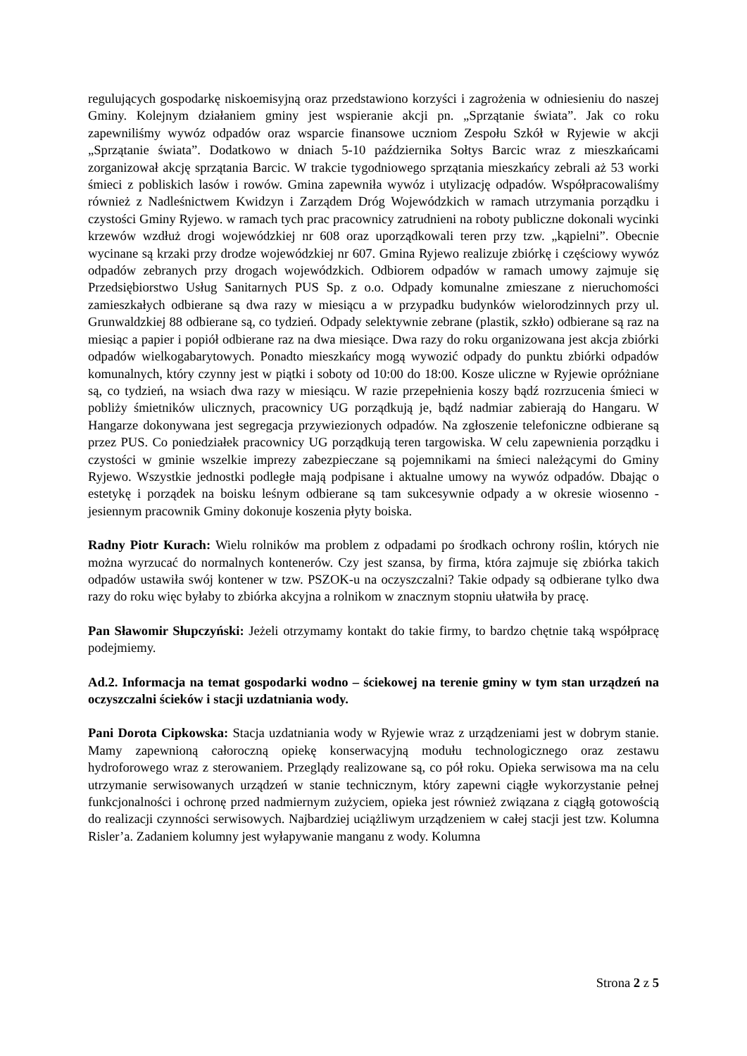regulujących gospodarkę niskoemisyjną oraz przedstawiono korzyści i zagrożenia w odniesieniu do naszej Gminy. Kolejnym działaniem gminy jest wspieranie akcji pn. „Sprzątanie świata”. Jak co roku zapewniliśmy wywóz odpadów oraz wsparcie finansowe uczniom Zespołu Szkół w Ryjewie w akcji „Sprzątanie świata”. Dodatkowo w dniach 5-10 października Sołtys Barcic wraz z mieszkańcami zorganizował akcję sprzątania Barcic. W trakcie tygodniowego sprzątania mieszkańcy zebrali aż 53 worki śmieci z pobliskich lasów i rowów. Gmina zapewniła wywóz i utylizację odpadów. Współpracowaliśmy również z Nadleśnictwem Kwidzyn i Zarządem Dróg Wojewódzkich w ramach utrzymania porządku i czystości Gminy Ryjewo. w ramach tych prac pracownicy zatrudnieni na roboty publiczne dokonali wycinki krzewów wzdłuż drogi wojewódzkiej nr 608 oraz uporządkowali teren przy tzw. „kąpielni”. Obecnie wycinane są krzaki przy drodze wojewódzkiej nr 607. Gmina Ryjewo realizuje zbiórkę i częściowy wywóz odpadów zebranych przy drogach wojewódzkich. Odbiorem odpadów w ramach umowy zajmuje się Przedsiębiorstwo Usług Sanitarnych PUS Sp. z o.o. Odpady komunalne zmieszane z nieruchomości zamieszkałych odbierane są dwa razy w miesiącu a w przypadku budynków wielorodzinnych przy ul. Grunwaldzkiej 88 odbierane są, co tydzień. Odpady selektywnie zebrane (plastik, szkło) odbierane są raz na miesiąc a papier i popiół odbierane raz na dwa miesiące. Dwa razy do roku organizowana jest akcja zbiórki odpadów wielkogabarytowych. Ponadto mieszkańcy mogą wywozić odpady do punktu zbiórki odpadów komunalnych, który czynny jest w piątki i soboty od 10:00 do 18:00. Kosze uliczne w Ryjewie opróżniane są, co tydzień, na wsiach dwa razy w miesiącu. W razie przepełnienia koszy bądź rozrzucenia śmieci w pobliży śmietników ulicznych, pracownicy UG porządkują je, bądź nadmiar zabierają do Hangaru. W Hangarze dokonywana jest segregacja przywiezionych odpadów. Na zgłoszenie telefoniczne odbierane są przez PUS. Co poniedziałek pracownicy UG porządkują teren targowiska. W celu zapewnienia porządku i czystości w gminie wszelkie imprezy zabezpieczane są pojemnikami na śmieci należącymi do Gminy Ryjewo. Wszystkie jednostki podległe mają podpisane i aktualne umowy na wywóz odpadów. Dbając o estetykę i porządek na boisku leśnym odbierane są tam sukcesywnie odpady a w okresie wiosenno - jesiennym pracownik Gminy dokonuje koszenia płyty boiska.
Radny Piotr Kurach: Wielu rolników ma problem z odpadami po środkach ochrony roślin, których nie można wyrzucać do normalnych kontenerów. Czy jest szansa, by firma, która zajmuje się zbiórka takich odpadów ustawiła swój kontener w tzw. PSZOK-u na oczyszczalni? Takie odpady są odbierane tylko dwa razy do roku więc byłaby to zbiórka akcyjna a rolnikom w znacznym stopniu ułatwiła by pracę.
Pan Sławomir Słupczyński: Jeżeli otrzymamy kontakt do takie firmy, to bardzo chętnie taką współpracę podejmiemy.
Ad.2. Informacja na temat gospodarki wodno – ściekowej na terenie gminy w tym stan urządzeń na oczyszczalni ścieków i stacji uzdatniania wody.
Pani Dorota Cipkowska: Stacja uzdatniania wody w Ryjewie wraz z urządzeniami jest w dobrym stanie. Mamy zapewnioną całoroczną opiekę konserwacyjną modułu technologicznego oraz zestawu hydroforowego wraz z sterowaniem. Przeglądy realizowane są, co pół roku. Opieka serwisowa ma na celu utrzymanie serwisowanych urządzeń w stanie technicznym, który zapewni ciągłe wykorzystanie pełnej funkcjonalności i ochronę przed nadmiernym zużyciem, opieka jest również związana z ciągłą gotowością do realizacji czynności serwisowych. Najbardziej uciążliwym urządzeniem w całej stacji jest tzw. Kolumna Risler’a. Zadaniem kolumny jest wyłapywanie manganu z wody. Kolumna
Strona 2 z 5